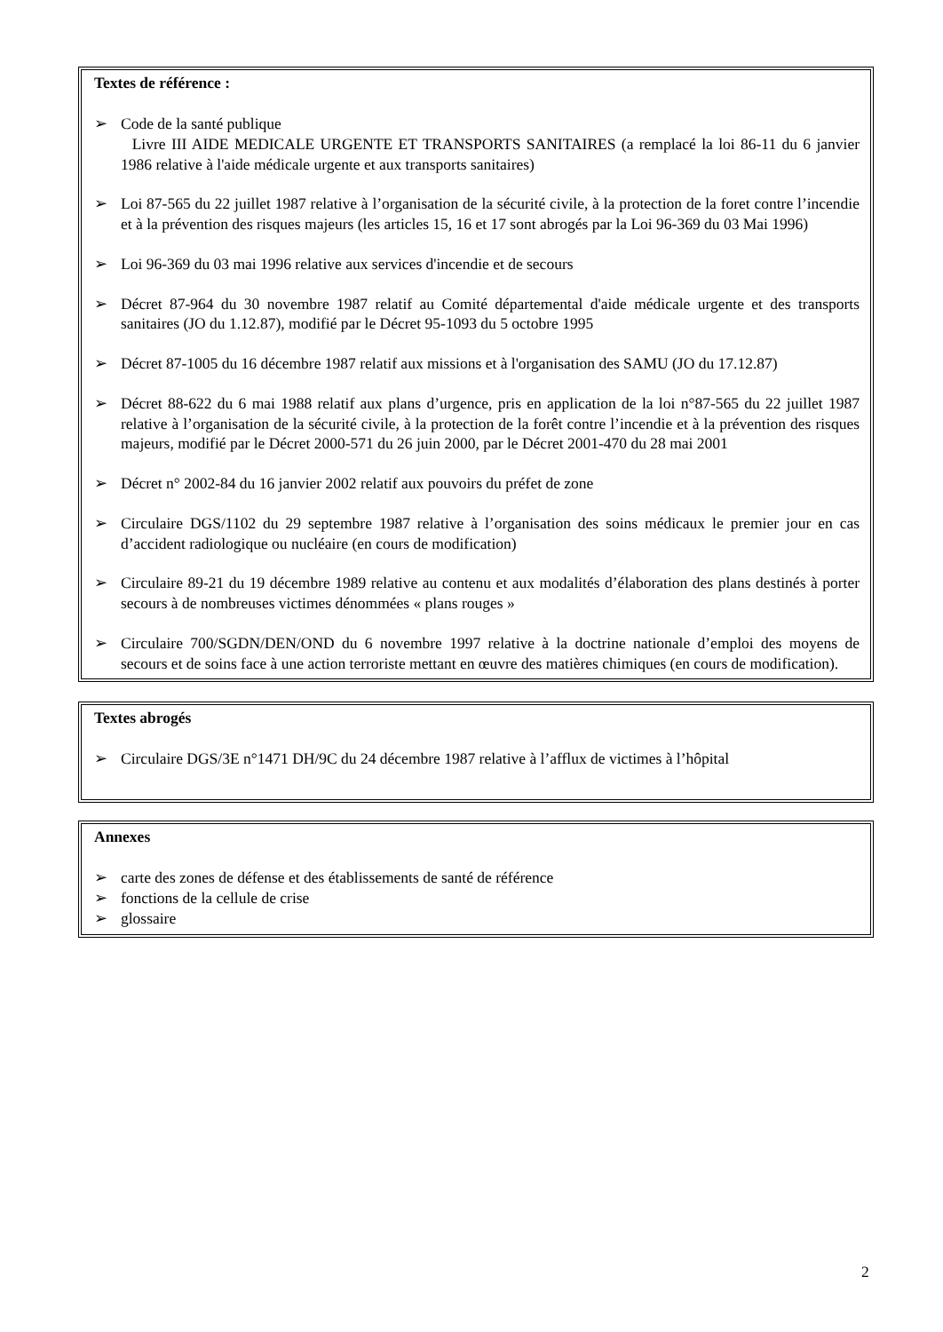Textes de référence :
➢ Code de la santé publique
Livre III AIDE MEDICALE URGENTE ET TRANSPORTS SANITAIRES (a remplacé la loi 86-11 du 6 janvier 1986 relative à l'aide médicale urgente et aux transports sanitaires)
➢ Loi 87-565 du 22 juillet 1987 relative à l’organisation de la sécurité civile, à la protection de la foret contre l’incendie et à la prévention des risques majeurs (les articles 15, 16 et 17 sont abrogés par la Loi 96-369 du 03 Mai 1996)
➢ Loi 96-369 du 03 mai 1996 relative aux services d'incendie et de secours
➢ Décret 87-964 du 30 novembre 1987 relatif au Comité départemental d'aide médicale urgente et des transports sanitaires (JO du 1.12.87), modifié par le Décret 95-1093 du 5 octobre 1995
➢ Décret 87-1005 du 16 décembre 1987 relatif aux missions et à l'organisation des SAMU (JO du 17.12.87)
➢ Décret 88-622 du 6 mai 1988 relatif aux plans d’urgence, pris en application de la loi n°87-565 du 22 juillet 1987 relative à l’organisation de la sécurité civile, à la protection de la forêt contre l’incendie et à la prévention des risques majeurs, modifié par le Décret 2000-571 du 26 juin 2000, par le Décret 2001-470 du 28 mai 2001
➢ Décret n° 2002-84 du 16 janvier 2002 relatif aux pouvoirs du préfet de zone
➢ Circulaire DGS/1102 du 29 septembre 1987 relative à l’organisation des soins médicaux le premier jour en cas d’accident radiologique ou nucléaire (en cours de modification)
➢ Circulaire 89-21 du 19 décembre 1989 relative au contenu et aux modalités d’élaboration des plans destinés à porter secours à de nombreuses victimes dénommées « plans rouges »
➢ Circulaire 700/SGDN/DEN/OND du 6 novembre 1997 relative à la doctrine nationale d’emploi des moyens de secours et de soins face à une action terroriste mettant en œuvre des matières chimiques (en cours de modification).
Textes abrogés
➢ Circulaire DGS/3E n°1471 DH/9C du 24 décembre 1987 relative à l’afflux de victimes à l’hôpital
Annexes
➢ carte des zones de défense et des établissements de santé de référence
➢ fonctions de la cellule de crise
➢ glossaire
2